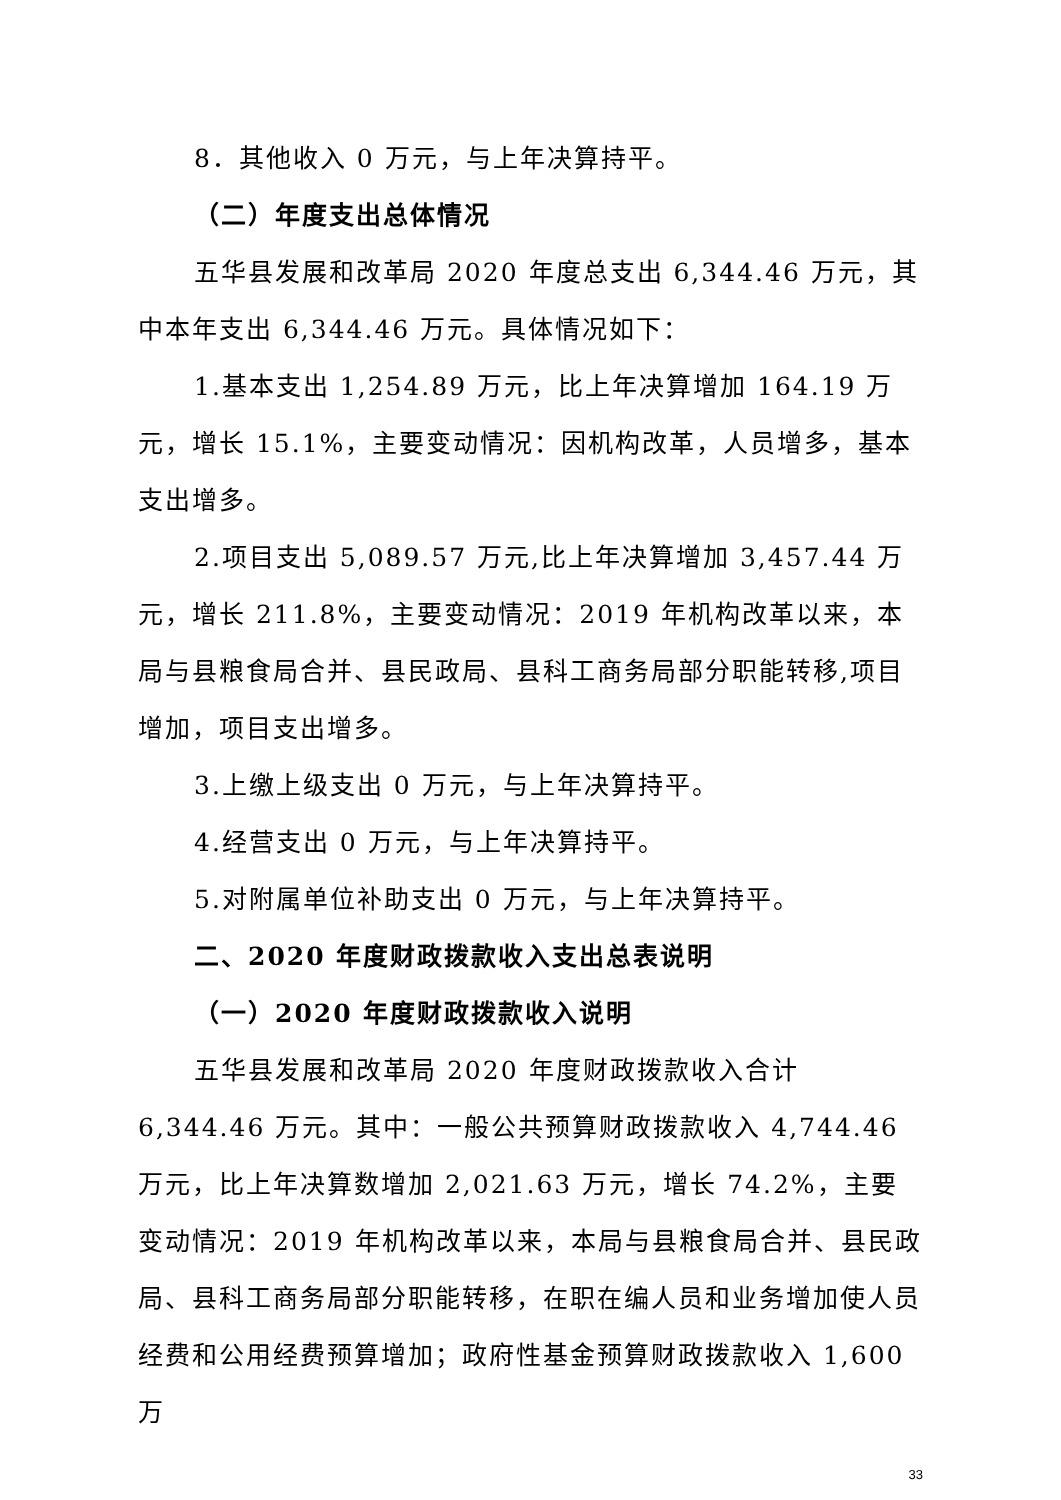8．其他收入 0 万元，与上年决算持平。
（二）年度支出总体情况
五华县发展和改革局 2020 年度总支出 6,344.46 万元，其中本年支出 6,344.46 万元。具体情况如下：
1.基本支出 1,254.89 万元，比上年决算增加 164.19 万元，增长 15.1%，主要变动情况：因机构改革，人员增多，基本支出增多。
2.项目支出 5,089.57 万元,比上年决算增加 3,457.44 万元，增长 211.8%，主要变动情况：2019 年机构改革以来，本局与县粮食局合并、县民政局、县科工商务局部分职能转移,项目增加，项目支出增多。
3.上缴上级支出 0 万元，与上年决算持平。
4.经营支出 0 万元，与上年决算持平。
5.对附属单位补助支出 0 万元，与上年决算持平。
二、2020 年度财政拨款收入支出总表说明
（一）2020 年度财政拨款收入说明
五华县发展和改革局 2020 年度财政拨款收入合计 6,344.46 万元。其中：一般公共预算财政拨款收入 4,744.46 万元，比上年决算数增加 2,021.63 万元，增长 74.2%，主要变动情况：2019 年机构改革以来，本局与县粮食局合并、县民政局、县科工商务局部分职能转移，在职在编人员和业务增加使人员经费和公用经费预算增加；政府性基金预算财政拨款收入 1,600 万
33